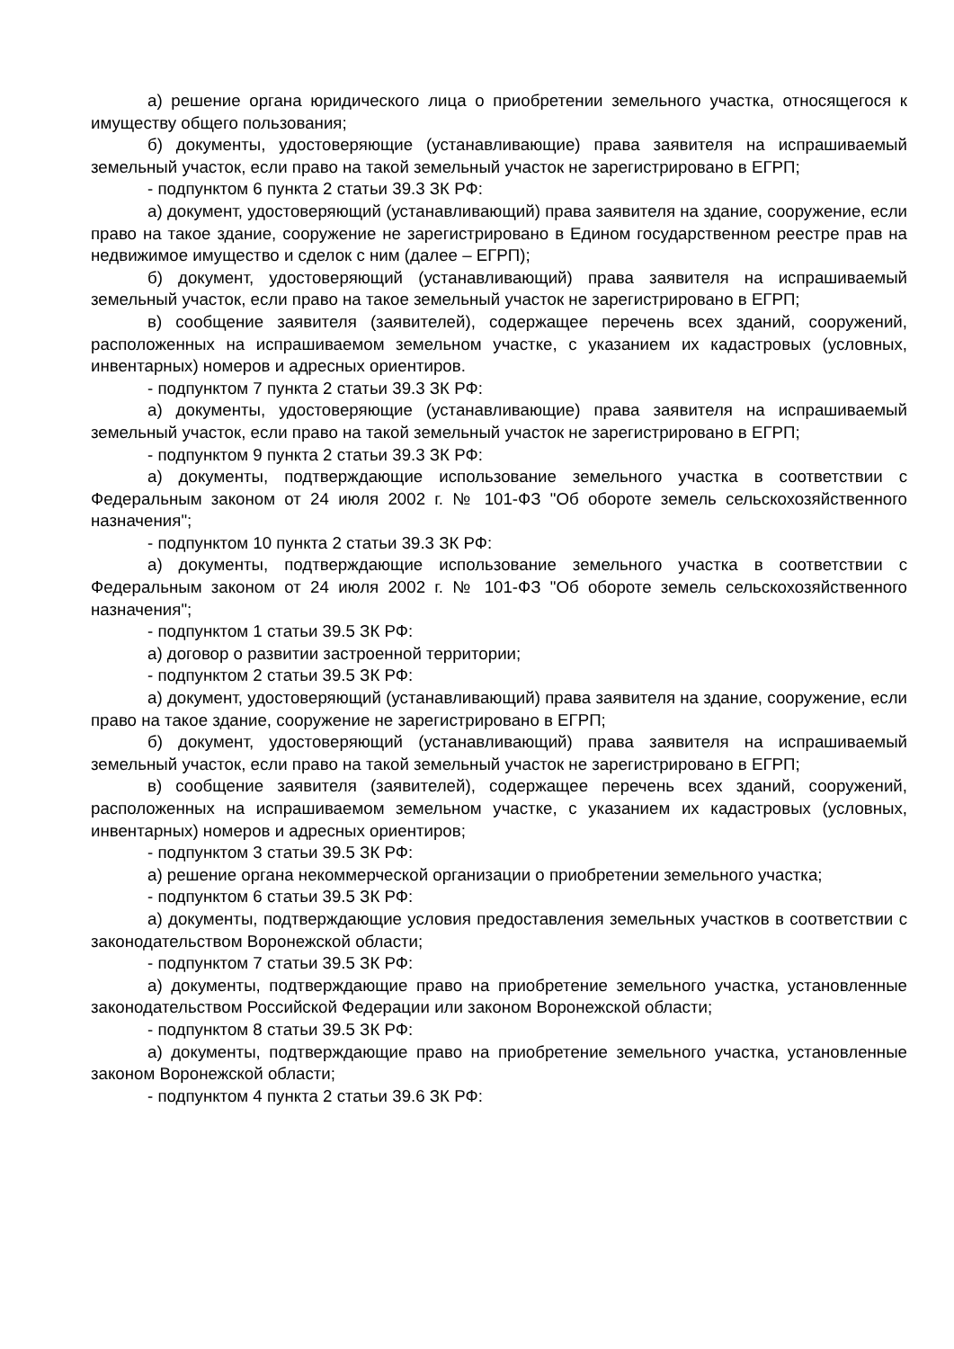а) решение органа юридического лица о приобретении земельного участка, относящегося к имуществу общего пользования;
б) документы, удостоверяющие (устанавливающие) права заявителя на испрашиваемый земельный участок, если право на такой земельный участок не зарегистрировано в ЕГРП;
- подпунктом 6 пункта 2 статьи 39.3 ЗК РФ:
а) документ, удостоверяющий (устанавливающий) права заявителя на здание, сооружение, если право на такое здание, сооружение не зарегистрировано в Едином государственном реестре прав на недвижимое имущество и сделок с ним (далее – ЕГРП);
б) документ, удостоверяющий (устанавливающий) права заявителя на испрашиваемый земельный участок, если право на такое земельный участок не зарегистрировано в ЕГРП;
в) сообщение заявителя (заявителей), содержащее перечень всех зданий, сооружений, расположенных на испрашиваемом земельном участке, с указанием их кадастровых (условных, инвентарных) номеров и адресных ориентиров.
- подпунктом 7 пункта 2 статьи 39.3 ЗК РФ:
а) документы, удостоверяющие (устанавливающие) права заявителя на испрашиваемый земельный участок, если право на такой земельный участок не зарегистрировано в ЕГРП;
- подпунктом 9 пункта 2 статьи 39.3 ЗК РФ:
а) документы, подтверждающие использование земельного участка в соответствии с Федеральным законом от 24 июля 2002 г. № 101-ФЗ "Об обороте земель сельскохозяйственного назначения";
- подпунктом 10 пункта 2 статьи 39.3 ЗК РФ:
а) документы, подтверждающие использование земельного участка в соответствии с Федеральным законом от 24 июля 2002 г. № 101-ФЗ "Об обороте земель сельскохозяйственного назначения";
- подпунктом 1 статьи 39.5 ЗК РФ:
а) договор о развитии застроенной территории;
- подпунктом 2 статьи 39.5 ЗК РФ:
а) документ, удостоверяющий (устанавливающий) права заявителя на здание, сооружение, если право на такое здание, сооружение не зарегистрировано в ЕГРП;
б) документ, удостоверяющий (устанавливающий) права заявителя на испрашиваемый земельный участок, если право на такой земельный участок не зарегистрировано в ЕГРП;
в) сообщение заявителя (заявителей), содержащее перечень всех зданий, сооружений, расположенных на испрашиваемом земельном участке, с указанием их кадастровых (условных, инвентарных) номеров и адресных ориентиров;
- подпунктом 3 статьи 39.5 ЗК РФ:
а) решение органа некоммерческой организации о приобретении земельного участка;
- подпунктом 6 статьи 39.5 ЗК РФ:
а) документы, подтверждающие условия предоставления земельных участков в соответствии с законодательством Воронежской области;
- подпунктом 7 статьи 39.5 ЗК РФ:
а) документы, подтверждающие право на приобретение земельного участка, установленные законодательством Российской Федерации или законом Воронежской области;
- подпунктом 8 статьи 39.5 ЗК РФ:
а) документы, подтверждающие право на приобретение земельного участка, установленные законом Воронежской области;
- подпунктом 4 пункта 2 статьи 39.6 ЗК РФ: